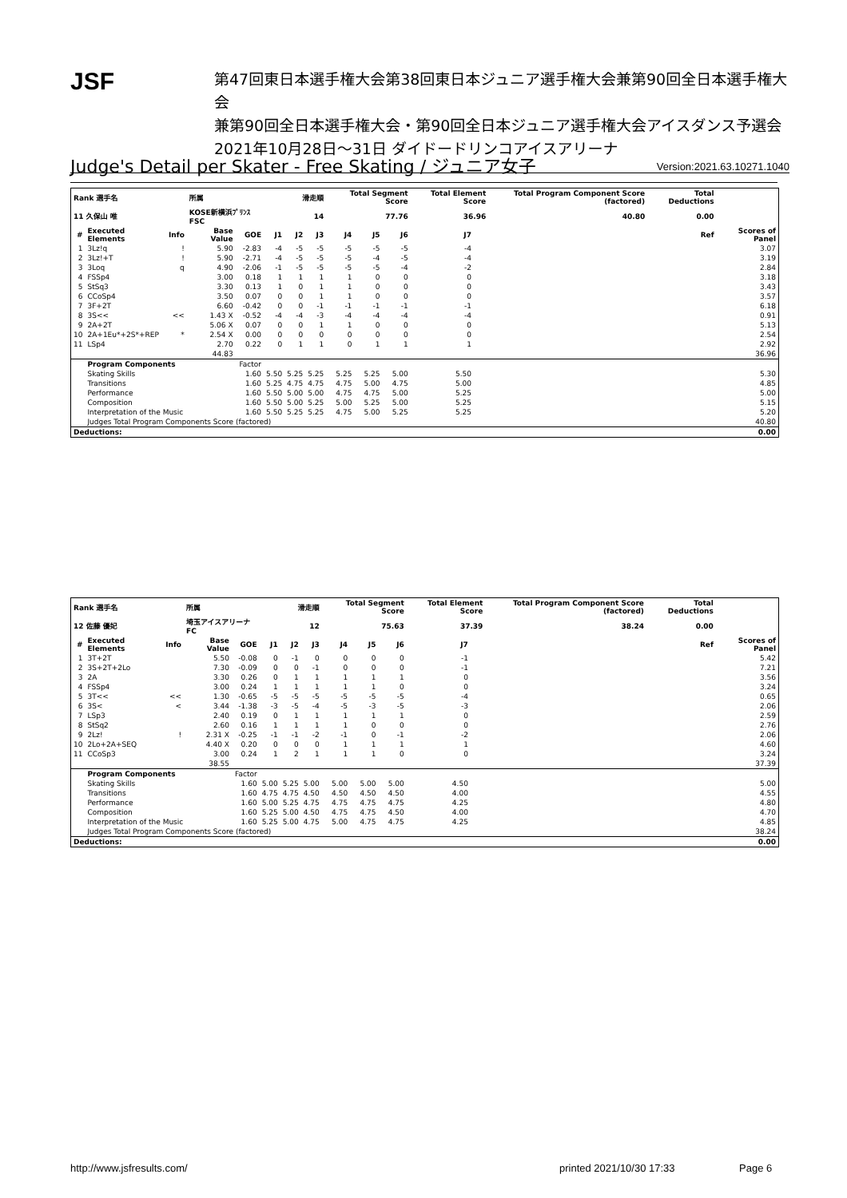JSF
第47回東日本選手権大会第38回東日本ジュニア選手権大会兼第90回全日本選手権大会
兼第90回全日本選手権大会・第90回全日本ジュニア選手権大会アイスダンス予選会
2021年10月28日～31日 ダイドードリンコアイスアリーナ
Version:2021.63.10271.1040
Judge's Detail per Skater - Free Skating / ジュニア女子
| Rank 選手名 | | | 所属 | | 滑走順 | | | Total Segment Score | | | Total Element Score | | Total Program Component Score (factored) | | Total Deductions | |
| --- | --- | --- | --- | --- | --- | --- | --- | --- | --- | --- | --- | --- | --- | --- | --- | --- |
| 11 久保山 唯 | | | KOSE新横浜ﾌﾟﾘﾝｽFSC | | 14 | | | 77.76 | | | 36.96 | | 40.80 | | 0.00 | |
| # | Executed Elements | Info | Base Value | GOE | J1 | J2 | J3 | J4 | J5 | J6 | J7 | | | | Ref | Scores of Panel |
| 1 | 3Lz!q | ! | 5.90 | -2.83 | -4 | -5 | -5 | -5 | -5 | -5 | -4 | | | | | 3.07 |
| 2 | 3Lz!+T | ! | 5.90 | -2.71 | -4 | -5 | -5 | -5 | -4 | -5 | -4 | | | | | 3.19 |
| 3 | 3Loq | q | 4.90 | -2.06 | -1 | -5 | -5 | -5 | -5 | -4 | -2 | | | | | 2.84 |
| 4 | FSSp4 | | 3.00 | 0.18 | 1 | 1 | 1 | 1 | 0 | 0 | 0 | | | | | 3.18 |
| 5 | StSq3 | | 3.30 | 0.13 | 1 | 0 | 1 | 1 | 0 | 0 | 0 | | | | | 3.43 |
| 6 | CCoSp4 | | 3.50 | 0.07 | 0 | 0 | 1 | 1 | 0 | 0 | 0 | | | | | 3.57 |
| 7 | 3F+2T | | 6.60 | -0.42 | 0 | 0 | -1 | -1 | -1 | -1 | -1 | | | | | 6.18 |
| 8 | 3S<< | << | 1.43 X | -0.52 | -4 | -4 | -3 | -4 | -4 | -4 | -4 | | | | | 0.91 |
| 9 | 2A+2T | | 5.06 X | 0.07 | 0 | 0 | 1 | 1 | 0 | 0 | 0 | | | | | 5.13 |
| 10 | 2A+1Eu*+2S*+REP | * | 2.54 X | 0.00 | 0 | 0 | 0 | 0 | 0 | 0 | 0 | | | | | 2.54 |
| 11 | LSp4 | | 2.70 | 0.22 | 0 | 1 | 1 | 0 | 1 | 1 | 1 | | | | | 2.92 |
| | | | 44.83 | | | | | | | | | | | | | 36.96 |
| | Program Components | | | Factor | | | | | | | | | | | | |
| | Skating Skills | | | 1.60 | 5.50 | 5.25 | 5.25 | 5.25 | 5.25 | 5.00 | 5.50 | | | | | 5.30 |
| | Transitions | | | 1.60 | 5.25 | 4.75 | 4.75 | 4.75 | 5.00 | 4.75 | 5.00 | | | | | 4.85 |
| | Performance | | | 1.60 | 5.50 | 5.00 | 5.00 | 4.75 | 4.75 | 5.00 | 5.25 | | | | | 5.00 |
| | Composition | | | 1.60 | 5.50 | 5.00 | 5.25 | 5.00 | 5.25 | 5.00 | 5.25 | | | | | 5.15 |
| | Interpretation of the Music | | | 1.60 | 5.50 | 5.25 | 5.25 | 4.75 | 5.00 | 5.25 | 5.25 | | | | | 5.20 |
| | Judges Total Program Components Score (factored) | | | | | | | | | | | | | | | 40.80 |
| Deductions: | | | | | | | | | | | | | | | | 0.00 |
| Rank 選手名 | | | 所属 | | 滑走順 | | | Total Segment Score | | | Total Element Score | | Total Program Component Score (factored) | | Total Deductions | |
| --- | --- | --- | --- | --- | --- | --- | --- | --- | --- | --- | --- | --- | --- | --- | --- | --- |
| 12 佐藤 優妃 | | | 埼玉アイスアリーナFC | | 12 | | | 75.63 | | | 37.39 | | 38.24 | | 0.00 | |
| # | Executed Elements | Info | Base Value | GOE | J1 | J2 | J3 | J4 | J5 | J6 | J7 | | | | Ref | Scores of Panel |
| 1 | 3T+2T | | 5.50 | -0.08 | 0 | -1 | 0 | 0 | 0 | 0 | -1 | | | | | 5.42 |
| 2 | 3S+2T+2Lo | | 7.30 | -0.09 | 0 | 0 | -1 | 0 | 0 | 0 | -1 | | | | | 7.21 |
| 3 | 2A | | 3.30 | 0.26 | 0 | 1 | 1 | 1 | 1 | 1 | 0 | | | | | 3.56 |
| 4 | FSSp4 | | 3.00 | 0.24 | 1 | 1 | 1 | 1 | 1 | 0 | 0 | | | | | 3.24 |
| 5 | 3T<< | << | 1.30 | -0.65 | -5 | -5 | -5 | -5 | -5 | -5 | -4 | | | | | 0.65 |
| 6 | 3S< | < | 3.44 | -1.38 | -3 | -5 | -4 | -5 | -3 | -5 | -3 | | | | | 2.06 |
| 7 | LSp3 | | 2.40 | 0.19 | 0 | 1 | 1 | 1 | 1 | 1 | 0 | | | | | 2.59 |
| 8 | StSq2 | | 2.60 | 0.16 | 1 | 1 | 1 | 1 | 0 | 0 | 0 | | | | | 2.76 |
| 9 | 2Lz! | ! | 2.31 X | -0.25 | -1 | -1 | -2 | -1 | 0 | -1 | -2 | | | | | 2.06 |
| 10 | 2Lo+2A+SEQ | | 4.40 X | 0.20 | 0 | 0 | 0 | 1 | 1 | 1 | 1 | | | | | 4.60 |
| 11 | CCoSp3 | | 3.00 | 0.24 | 1 | 2 | 1 | 1 | 1 | 0 | 0 | | | | | 3.24 |
| | | | 38.55 | | | | | | | | | | | | | 37.39 |
| | Program Components | | | Factor | | | | | | | | | | | | |
| | Skating Skills | | | 1.60 | 5.00 | 5.25 | 5.00 | 5.00 | 5.00 | 5.00 | 4.50 | | | | | 5.00 |
| | Transitions | | | 1.60 | 4.75 | 4.75 | 4.50 | 4.50 | 4.50 | 4.50 | 4.00 | | | | | 4.55 |
| | Performance | | | 1.60 | 5.00 | 5.25 | 4.75 | 4.75 | 4.75 | 4.75 | 4.25 | | | | | 4.80 |
| | Composition | | | 1.60 | 5.25 | 5.00 | 4.50 | 4.75 | 4.75 | 4.50 | 4.00 | | | | | 4.70 |
| | Interpretation of the Music | | | 1.60 | 5.25 | 5.00 | 4.75 | 5.00 | 4.75 | 4.75 | 4.25 | | | | | 4.85 |
| | Judges Total Program Components Score (factored) | | | | | | | | | | | | | | | 38.24 |
| Deductions: | | | | | | | | | | | | | | | | 0.00 |
http://www.jsfresults.com/ printed 2021/10/30 17:33 Page 6